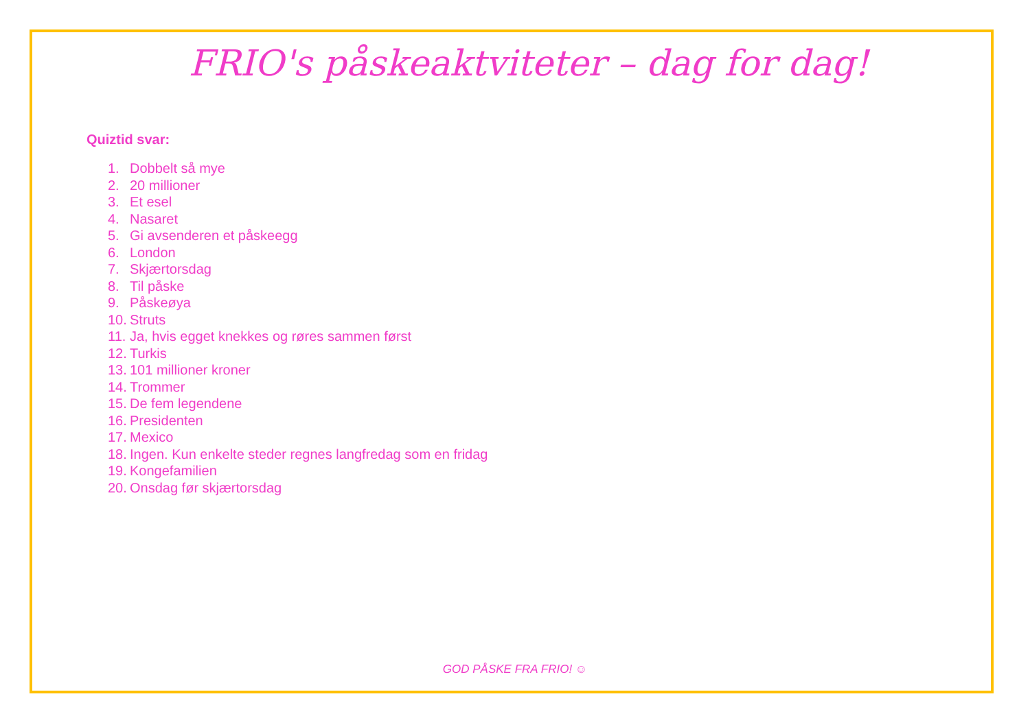FRIO's påskeaktviteter – dag for dag!
Quiztid svar:
1. Dobbelt så mye
2. 20 millioner
3. Et esel
4. Nasaret
5. Gi avsenderen et påskeegg
6. London
7. Skjærtorsdag
8. Til påske
9. Påskeøya
10. Struts
11. Ja, hvis egget knekkes og røres sammen først
12. Turkis
13. 101 millioner kroner
14. Trommer
15. De fem legendene
16. Presidenten
17. Mexico
18. Ingen. Kun enkelte steder regnes langfredag som en fridag
19. Kongefamilien
20. Onsdag før skjærtorsdag
GOD PÅSKE FRA FRIO! ☺